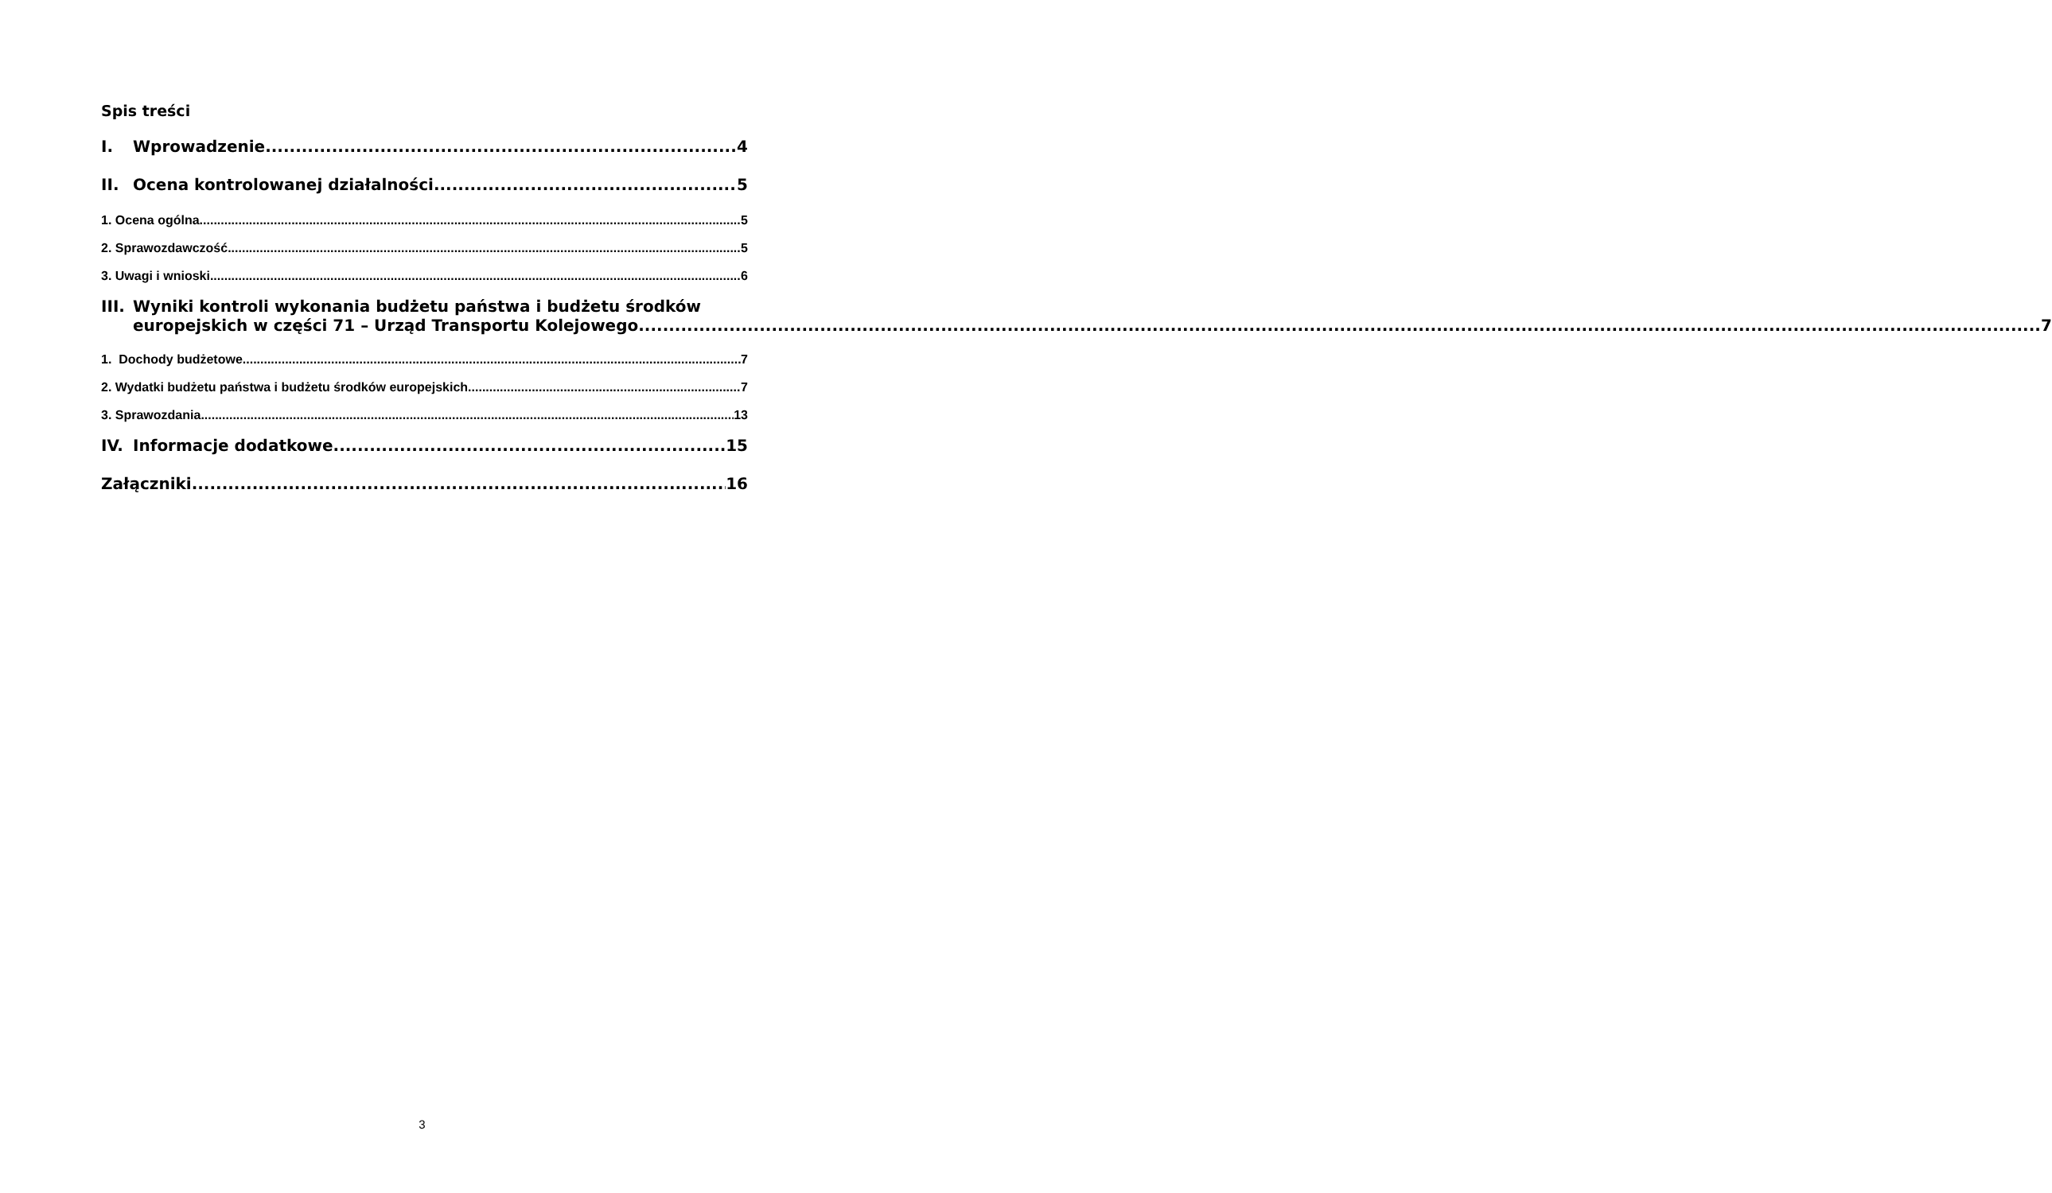Spis treści
I. Wprowadzenie 4
II. Ocena kontrolowanej działalności 5
1. Ocena ogólna 5
2. Sprawozdawczość 5
3. Uwagi i wnioski 6
III.
Wyniki kontroli wykonania budżetu państwa i budżetu środków
europejskich w części 71 – Urząd Transportu Kolejowego 7
1. Dochody budżetowe 7
2. Wydatki budżetu państwa i budżetu środków europejskich 7
3. Sprawozdania 13
IV. Informacje dodatkowe 15
Załączniki 16
3